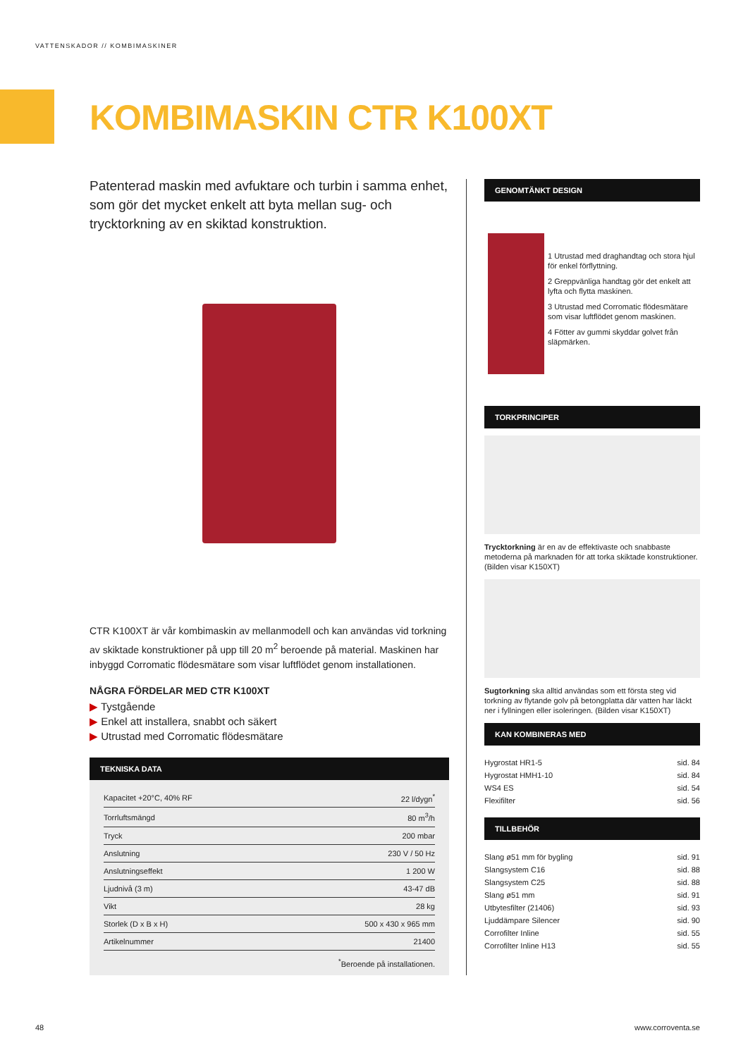VATTENSKADOR // KOMBIMASKINER
KOMBIMASKIN CTR K100XT
Patenterad maskin med avfuktare och turbin i samma enhet, som gör det mycket enkelt att byta mellan sug- och trycktorkning av en skiktad konstruktion.
CTR K100XT är vår kombimaskin av mellanmodell och kan användas vid torkning av skiktade konstruktioner på upp till 20 m<sup>2</sup> beroende på material. Maskinen har inbyggd Corromatic flödesmätare som visar luftflödet genom installationen.
NÅGRA FÖRDELAR MED CTR K100XT
▶ Tystgående
▶ Enkel att installera, snabbt och säkert
▶ Utrustad med Corromatic flödesmätare
TEKNISKA DATA
| Kapacitet +20°C, 40% RF | 22 l/dygn<sup>*</sup> |
| Torrluftsmängd | 80 m<sup>3</sup>/h |
| Tryck | 200 mbar |
| Anslutning | 230 V / 50 Hz |
| Anslutningseffekt | 1 200 W |
| Ljudnivå (3 m) | 43-47 dB |
| Vikt | 28 kg |
| Storlek (D x B x H) | 500 x 430 x 965 mm |
| Artikelnummer | 21400 |
<sup>*</sup> Beroende på installationen.
GENOMTÄNKT DESIGN
1 Utrustad med draghandtag och stora hjul för enkel förflyttning.
2 Greppvänliga handtag gör det enkelt att lyfta och flytta maskinen.
3 Utrustad med Corromatic flödesmätare som visar luftflödet genom maskinen.
4 Fötter av gummi skyddar golvet från släpmärken.
TORKPRINCIPER
Trycktorkning är en av de effektivaste och snabbaste metoderna på marknaden för att torka skiktade konstruktioner. (Bilden visar K150XT)
Sugtorkning ska alltid användas som ett första steg vid torkning av flytande golv på betongplatta där vatten har läckt ner i fyllningen eller isoleringen. (Bilden visar K150XT)
KAN KOMBINERAS MED
| Hygrostat HR1-5 | sid. 84 |
| Hygrostat HMH1-10 | sid. 84 |
| WS4 ES | sid. 54 |
| Flexifilter | sid. 56 |
TILLBEHÖR
| Slang ø51 mm för bygling | sid. 91 |
| Slangsystem C16 | sid. 88 |
| Slangsystem C25 | sid. 88 |
| Slang ø51 mm | sid. 91 |
| Utbytesfilter (21406) | sid. 93 |
| Ljuddämpare Silencer | sid. 90 |
| Corrofilter Inline | sid. 55 |
| Corrofilter Inline H13 | sid. 55 |
48 www.corroventa.se